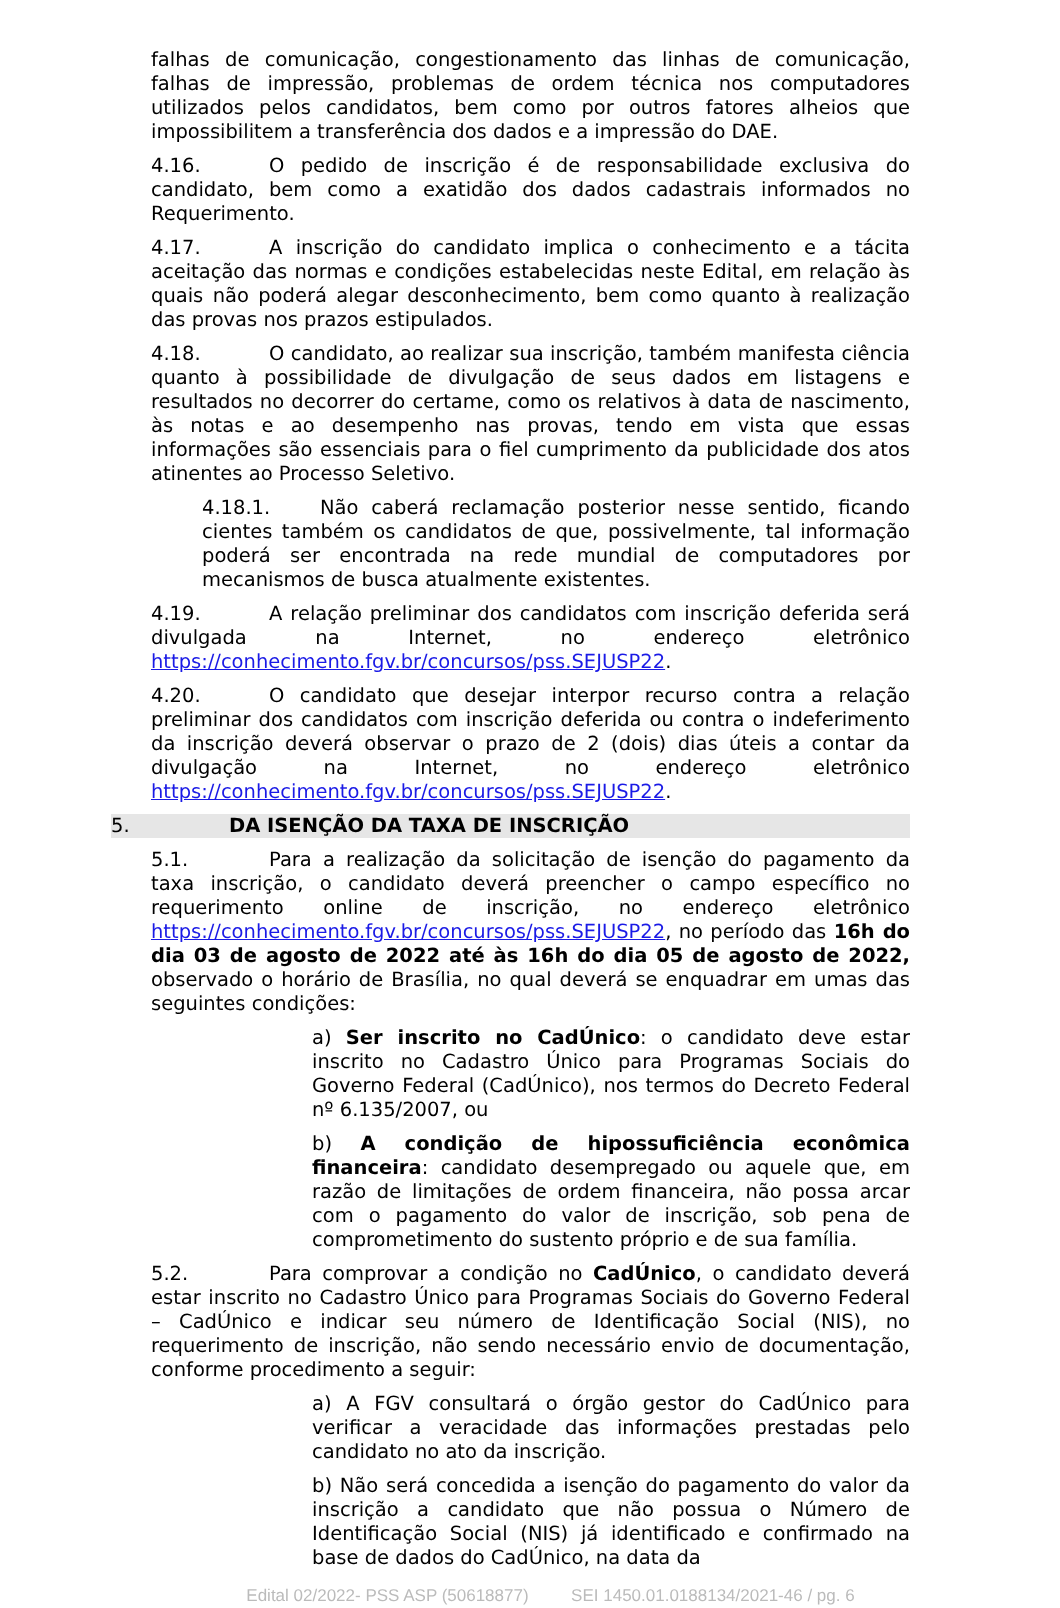falhas de comunicação, congestionamento das linhas de comunicação, falhas de impressão, problemas de ordem técnica nos computadores utilizados pelos candidatos, bem como por outros fatores alheios que impossibilitem a transferência dos dados e a impressão do DAE.
4.16. O pedido de inscrição é de responsabilidade exclusiva do candidato, bem como a exatidão dos dados cadastrais informados no Requerimento.
4.17. A inscrição do candidato implica o conhecimento e a tácita aceitação das normas e condições estabelecidas neste Edital, em relação às quais não poderá alegar desconhecimento, bem como quanto à realização das provas nos prazos estipulados.
4.18. O candidato, ao realizar sua inscrição, também manifesta ciência quanto à possibilidade de divulgação de seus dados em listagens e resultados no decorrer do certame, como os relativos à data de nascimento, às notas e ao desempenho nas provas, tendo em vista que essas informações são essenciais para o fiel cumprimento da publicidade dos atos atinentes ao Processo Seletivo.
4.18.1. Não caberá reclamação posterior nesse sentido, ficando cientes também os candidatos de que, possivelmente, tal informação poderá ser encontrada na rede mundial de computadores por mecanismos de busca atualmente existentes.
4.19. A relação preliminar dos candidatos com inscrição deferida será divulgada na Internet, no endereço eletrônico https://conhecimento.fgv.br/concursos/pss.SEJUSP22.
4.20. O candidato que desejar interpor recurso contra a relação preliminar dos candidatos com inscrição deferida ou contra o indeferimento da inscrição deverá observar o prazo de 2 (dois) dias úteis a contar da divulgação na Internet, no endereço eletrônico https://conhecimento.fgv.br/concursos/pss.SEJUSP22.
5. DA ISENÇÃO DA TAXA DE INSCRIÇÃO
5.1. Para a realização da solicitação de isenção do pagamento da taxa inscrição, o candidato deverá preencher o campo específico no requerimento online de inscrição, no endereço eletrônico https://conhecimento.fgv.br/concursos/pss.SEJUSP22, no período das 16h do dia 03 de agosto de 2022 até às 16h do dia 05 de agosto de 2022, observado o horário de Brasília, no qual deverá se enquadrar em umas das seguintes condições:
a) Ser inscrito no CadÚnico: o candidato deve estar inscrito no Cadastro Único para Programas Sociais do Governo Federal (CadÚnico), nos termos do Decreto Federal nº 6.135/2007, ou
b) A condição de hipossuficiência econômica financeira: candidato desempregado ou aquele que, em razão de limitações de ordem financeira, não possa arcar com o pagamento do valor de inscrição, sob pena de comprometimento do sustento próprio e de sua família.
5.2. Para comprovar a condição no CadÚnico, o candidato deverá estar inscrito no Cadastro Único para Programas Sociais do Governo Federal – CadÚnico e indicar seu número de Identificação Social (NIS), no requerimento de inscrição, não sendo necessário envio de documentação, conforme procedimento a seguir:
a) A FGV consultará o órgão gestor do CadÚnico para verificar a veracidade das informações prestadas pelo candidato no ato da inscrição.
b) Não será concedida a isenção do pagamento do valor da inscrição a candidato que não possua o Número de Identificação Social (NIS) já identificado e confirmado na base de dados do CadÚnico, na data da
Edital 02/2022- PSS ASP (50618877) SEI 1450.01.0188134/2021-46 / pg. 6